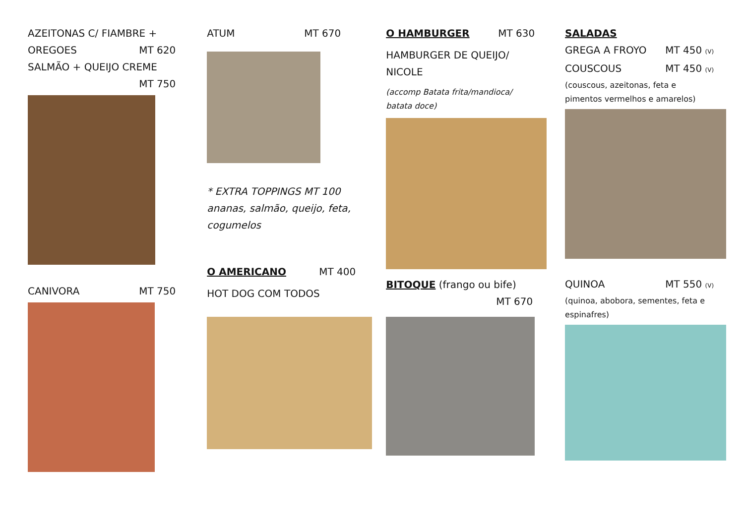AZEITONAS C/ FIAMBRE +
OREGOES MT 620
SALMÃO + QUEIJO CREME
MT 750
CANIVORA MT 750
ATUM MT 670
* EXTRA TOPPINGS MT 100
ananas, salmão, queijo, feta,
cogumelos
O AMERICANO MT 400
HOT DOG COM TODOS
O HAMBURGER MT 630
HAMBURGER DE QUEIJO/
NICOLE
(accomp Batata frita/mandioca/
batata doce)
BITOQUE (frango ou bife)
MT 670
SALADAS
GREGA A FROYO MT 450 (V)
COUSCOUS MT 450 (V)
(couscous, azeitonas, feta e
pimentos vermelhos e amarelos)
QUINOA MT 550 (V)
(quinoa, abobora, sementes, feta e
espinafres)